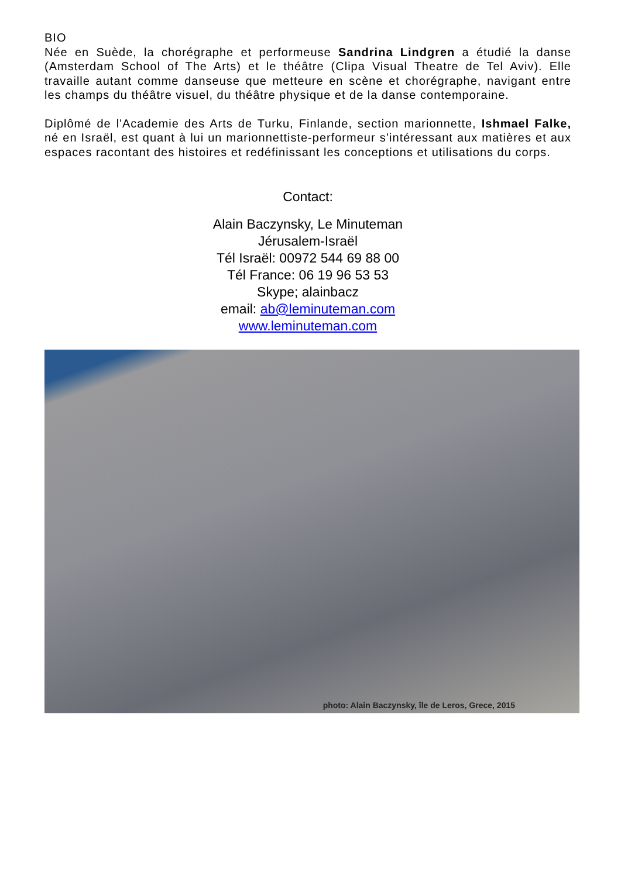BIO
Née en Suède, la chorégraphe et performeuse Sandrina Lindgren a étudié la danse (Amsterdam School of The Arts) et le théâtre (Clipa Visual Theatre de Tel Aviv). Elle travaille autant comme danseuse que metteure en scène et chorégraphe, navigant entre les champs du théâtre visuel, du théâtre physique et de la danse contemporaine.
Diplômé de l'Academie des Arts de Turku, Finlande, section marionnette, Ishmael Falke, né en Israël, est quant à lui un marionnettiste-performeur s’intéressant aux matières et aux espaces racontant des histoires et redéfinissant les conceptions et utilisations du corps.
Contact:
Alain Baczynsky, Le Minuteman
Jérusalem-Israël
Tél Israël: 00972 544 69 88 00
Tél France: 06 19 96 53 53
Skype; alainbacz
email: ab@leminuteman.com
www.leminuteman.com
photo: Alain Baczynsky, île de Leros, Grece, 2015